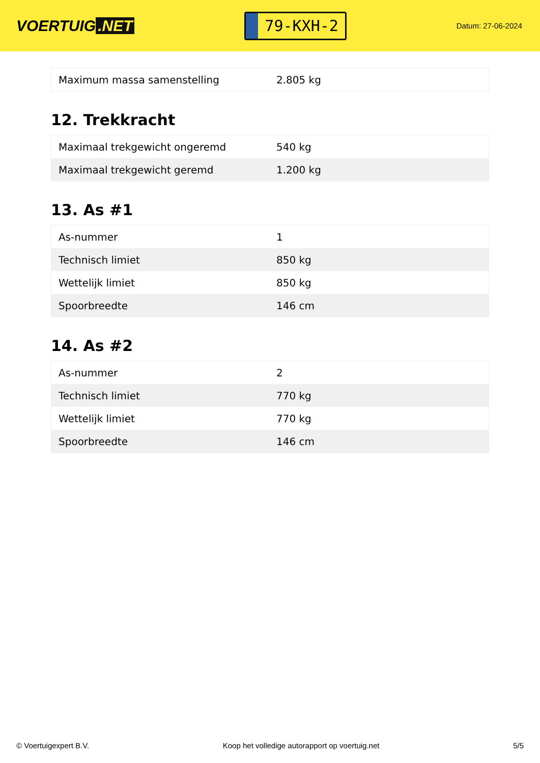VOERTUIG.NET
79-KXH-2
Datum: 27-06-2024
| Maximum massa samenstelling | 2.805 kg |
12. Trekkracht
| Maximaal trekgewicht ongeremd | 540 kg |
| Maximaal trekgewicht geremd | 1.200 kg |
13. As #1
| As-nummer | 1 |
| Technisch limiet | 850 kg |
| Wettelijk limiet | 850 kg |
| Spoorbreedte | 146 cm |
14. As #2
| As-nummer | 2 |
| Technisch limiet | 770 kg |
| Wettelijk limiet | 770 kg |
| Spoorbreedte | 146 cm |
© Voertuigexpert B.V. Koop het volledige autorapport op voertuig.net 5/5